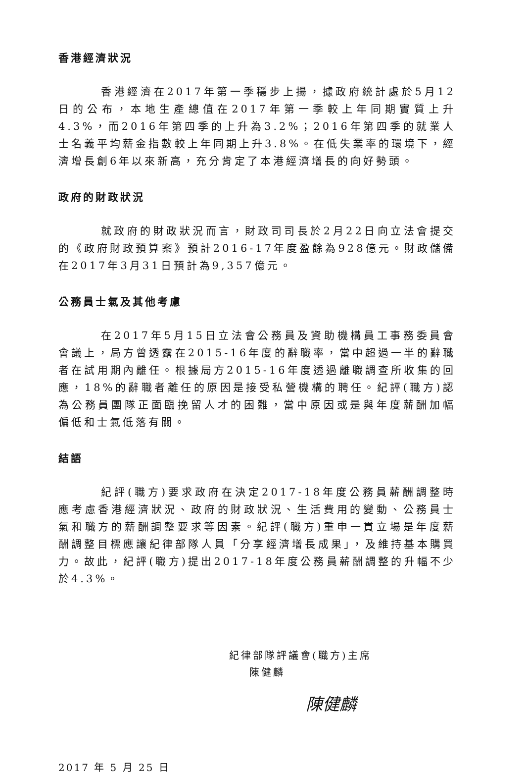香港經濟狀況
香港經濟在2017年第一季穩步上揚，據政府統計處於5月12日的公布，本地生產總值在2017年第一季較上年同期實質上升4.3%，而2016年第四季的上升為3.2%；2016年第四季的就業人士名義平均薪金指數較上年同期上升3.8%。在低失業率的環境下，經濟增長創6年以來新高，充分肯定了本港經濟增長的向好勢頭。
政府的財政狀況
就政府的財政狀況而言，財政司司長於2月22日向立法會提交的《政府財政預算案》預計2016-17年度盈餘為928億元。財政儲備在2017年3月31日預計為9,357億元。
公務員士氣及其他考慮
在2017年5月15日立法會公務員及資助機構員工事務委員會會議上，局方曾透露在2015-16年度的辭職率，當中超過一半的辭職者在試用期內離任。根據局方2015-16年度透過離職調查所收集的回應，18%的辭職者離任的原因是接受私營機構的聘任。紀評(職方)認為公務員團隊正面臨挽留人才的困難，當中原因或是與年度薪酬加幅偏低和士氣低落有關。
結語
紀評(職方)要求政府在決定2017-18年度公務員薪酬調整時應考慮香港經濟狀況、政府的財政狀況、生活費用的變動、公務員士氣和職方的薪酬調整要求等因素。紀評(職方)重申一貫立場是年度薪酬調整目標應讓紀律部隊人員「分享經濟增長成果」，及維持基本購買力。故此，紀評(職方)提出2017-18年度公務員薪酬調整的升幅不少於4.3%。
紀律部隊評議會(職方)主席
陳健麟
陳健麟
2017 年 5 月 25 日